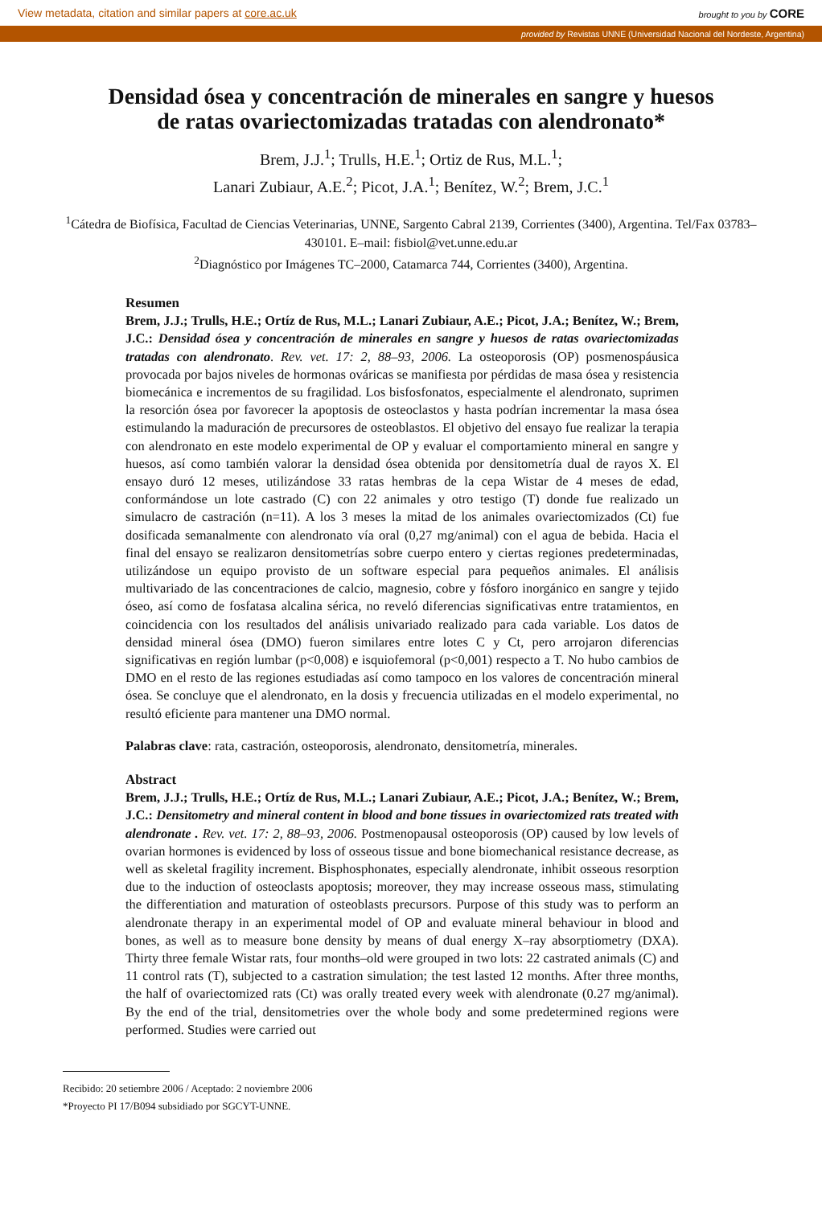View metadata, citation and similar papers at core.ac.uk brought to you by CORE
provided by Revistas UNNE (Universidad Nacional del Nordeste, Argentina)
Densidad ósea y concentración de minerales en sangre y huesos
de ratas ovariectomizadas tratadas con alendronato*
Brem, J.J.<sup>1</sup>; Trulls, H.E.<sup>1</sup>; Ortiz de Rus, M.L.<sup>1</sup>;
Lanari Zubiaur, A.E.<sup>2</sup>; Picot, J.A.<sup>1</sup>; Benítez, W.<sup>2</sup>; Brem, J.C.<sup>1</sup>
<sup>1</sup> Cátedra de Biofísica, Facultad de Ciencias Veterinarias, UNNE, Sargento Cabral 2139, Corrientes (3400), Argentina. Tel/Fax 03783–430101. E–mail: fisbiol@vet.unne.edu.ar
<sup>2</sup> Diagnóstico por Imágenes TC–2000, Catamarca 744, Corrientes (3400), Argentina.
Resumen
Brem, J.J.; Trulls, H.E.; Ortíz de Rus, M.L.; Lanari Zubiaur, A.E.; Picot, J.A.; Benítez, W.; Brem, J.C.: Densidad ósea y concentración de minerales en sangre y huesos de ratas ovariectomizadas tratadas con alendronato. Rev. vet. 17: 2, 88–93, 2006. La osteoporosis (OP) posmenospáusica provocada por bajos niveles de hormonas ováricas se manifiesta por pérdidas de masa ósea y resistencia biomecánica e incrementos de su fragilidad. Los bisfosfonatos, especialmente el alendronato, suprimen la resorción ósea por favorecer la apoptosis de osteoclastos y hasta podrían incrementar la masa ósea estimulando la maduración de precursores de osteoblastos. El objetivo del ensayo fue realizar la terapia con alendronato en este modelo experimental de OP y evaluar el comportamiento mineral en sangre y huesos, así como también valorar la densidad ósea obtenida por densitometría dual de rayos X. El ensayo duró 12 meses, utilizándose 33 ratas hembras de la cepa Wistar de 4 meses de edad, conformándose un lote castrado (C) con 22 animales y otro testigo (T) donde fue realizado un simulacro de castración (n=11). A los 3 meses la mitad de los animales ovariectomizados (Ct) fue dosificada semanalmente con alendronato vía oral (0,27 mg/animal) con el agua de bebida. Hacia el final del ensayo se realizaron densitometrías sobre cuerpo entero y ciertas regiones predeterminadas, utilizándose un equipo provisto de un software especial para pequeños animales. El análisis multivariado de las concentraciones de calcio, magnesio, cobre y fósforo inorgánico en sangre y tejido óseo, así como de fosfatasa alcalina sérica, no reveló diferencias significativas entre tratamientos, en coincidencia con los resultados del análisis univariado realizado para cada variable. Los datos de densidad mineral ósea (DMO) fueron similares entre lotes C y Ct, pero arrojaron diferencias significativas en región lumbar (p<0,008) e isquiofemoral (p<0,001) respecto a T. No hubo cambios de DMO en el resto de las regiones estudiadas así como tampoco en los valores de concentración mineral ósea. Se concluye que el alendronato, en la dosis y frecuencia utilizadas en el modelo experimental, no resultó eficiente para mantener una DMO normal.
Palabras clave: rata, castración, osteoporosis, alendronato, densitometría, minerales.
Abstract
Brem, J.J.; Trulls, H.E.; Ortíz de Rus, M.L.; Lanari Zubiaur, A.E.; Picot, J.A.; Benítez, W.; Brem, J.C.: Densitometry and mineral content in blood and bone tissues in ovariectomized rats treated with alendronate . Rev. vet. 17: 2, 88–93, 2006. Postmenopausal osteoporosis (OP) caused by low levels of ovarian hormones is evidenced by loss of osseous tissue and bone biomechanical resistance decrease, as well as skeletal fragility increment. Bisphosphonates, especially alendronate, inhibit osseous resorption due to the induction of osteoclasts apoptosis; moreover, they may increase osseous mass, stimulating the differentiation and maturation of osteoblasts precursors. Purpose of this study was to perform an alendronate therapy in an experimental model of OP and evaluate mineral behaviour in blood and bones, as well as to measure bone density by means of dual energy X–ray absorptiometry (DXA). Thirty three female Wistar rats, four months–old were grouped in two lots: 22 castrated animals (C) and 11 control rats (T), subjected to a castration simulation; the test lasted 12 months. After three months, the half of ovariectomized rats (Ct) was orally treated every week with alendronate (0.27 mg/animal). By the end of the trial, densitometries over the whole body and some predetermined regions were performed. Studies were carried out
Recibido: 20 setiembre 2006 / Aceptado: 2 noviembre 2006
*Proyecto PI 17/B094 subsidiado por SGCYT-UNNE.